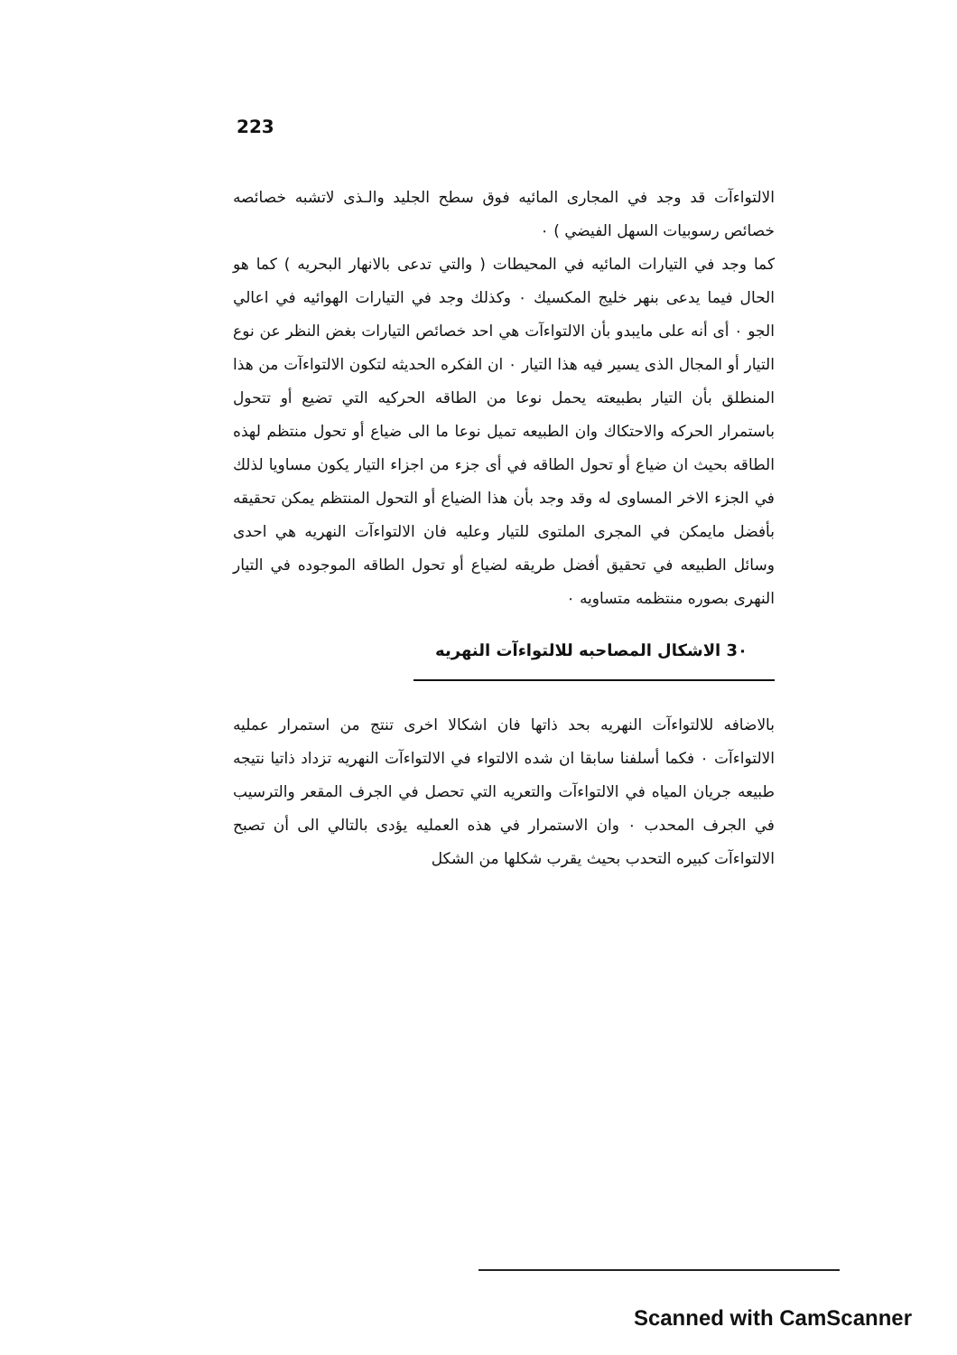223
الالتواءآت قد وجد في المجارى المائيه فوق سطح الجليد والـذى لاتشبه خصائصه خصائص رسوبيات السهل الفيضي ) ٠
كما وجد في التيارات المائيه في المحيطات ( والتي تدعى بالانهار البحريه ) كما هو الحال فيما يدعى بنهر خليج المكسيك ٠ وكذلك وجد في التيارات الهوائيه في اعالي الجو ٠ أى أنه على مايبدو بأن الالتواءآت هي احد خصائص التيارات بغض النظر عن نوع التيار أو المجال الذى يسير فيه هذا التيار ٠ ان الفكره الحديثه لتكون الالتواءآت من هذا المنطلق بأن التيار بطبيعته يحمل نوعا من الطاقه الحركيه التي تضيع أو تتحول باستمرار الحركه والاحتكاك وان الطبيعه تميل نوعا ما الى ضياع أو تحول منتظم لهذه الطاقه بحيث ان ضياع أو تحول الطاقه في أى جزء من اجزاء التيار يكون مساويا لذلك في الجزء الاخر المساوى له وقد وجد بأن هذا الضياع أو التحول المنتظم يمكن تحقيقه بأفضل مايمكن في المجرى الملتوى للتيار وعليه فان الالتواءآت النهريه هي احدى وسائل الطبيعه في تحقيق أفضل طريقه لضياع أو تحول الطاقه الموجوده في التيار النهرى بصوره منتظمه متساويه ٠
3٠ الاشكال المصاحبه للالتواءآت النهريه
بالاضافه للالتواءآت النهريه بحد ذاتها فان اشكالا اخرى تنتج من استمرار عمليه الالتواءآت ٠ فكما أسلفنا سابقا ان شده الالتواء في الالتواءآت النهريه تزداد ذاتيا نتيجه طبيعه جريان المياه في الالتواءآت والتعريه التي تحصل في الجرف المقعر والترسيب في الجرف المحدب ٠ وان الاستمرار في هذه العمليه يؤدى بالتالي الى أن تصبح الالتواءآت كبيره التحدب بحيث يقرب شكلها من الشكل
Scanned with CamScanner